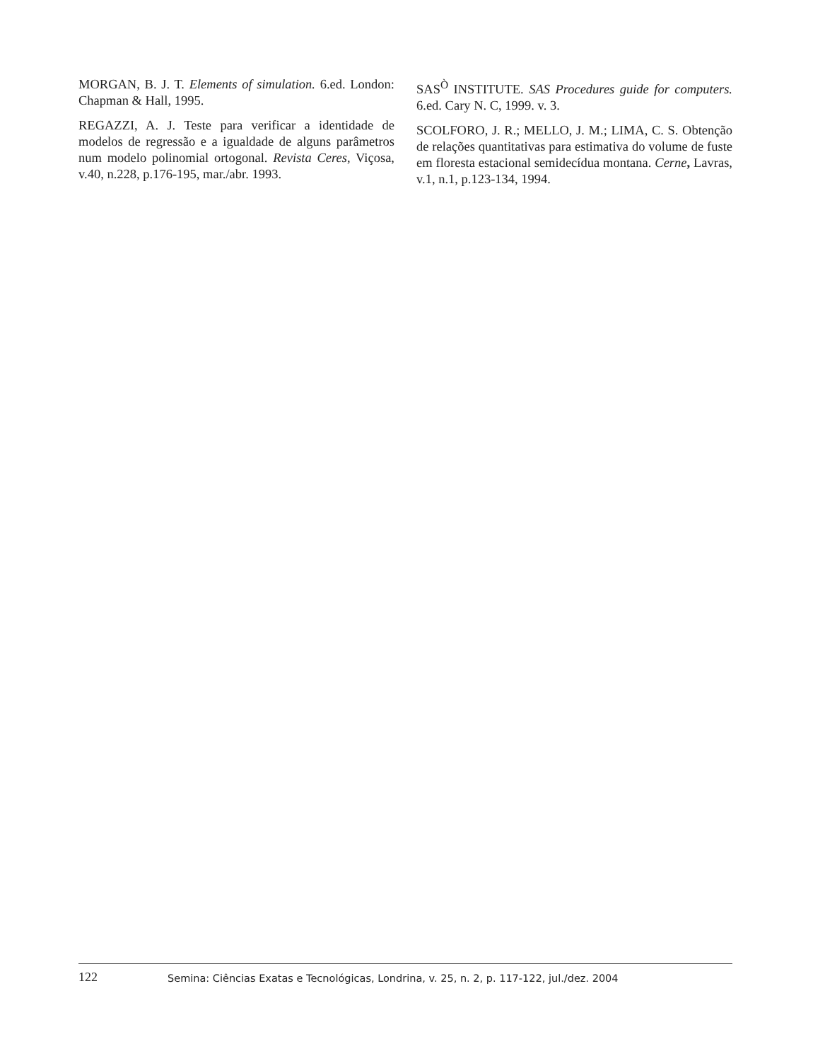MORGAN, B. J. T. Elements of simulation. 6.ed. London: Chapman & Hall, 1995.
REGAZZI, A. J. Teste para verificar a identidade de modelos de regressão e a igualdade de alguns parâmetros num modelo polinomial ortogonal. Revista Ceres, Viçosa, v.40, n.228, p.176-195, mar./abr. 1993.
SAS<sup>Ò</sup> INSTITUTE. SAS Procedures guide for computers. 6.ed. Cary N. C, 1999. v. 3.
SCOLFORO, J. R.; MELLO, J. M.; LIMA, C. S. Obtenção de relações quantitativas para estimativa do volume de fuste em floresta estacional semidecídua montana. Cerne, Lavras, v.1, n.1, p.123-134, 1994.
122
Semina: Ciências Exatas e Tecnológicas, Londrina, v. 25, n. 2, p. 117-122, jul./dez. 2004